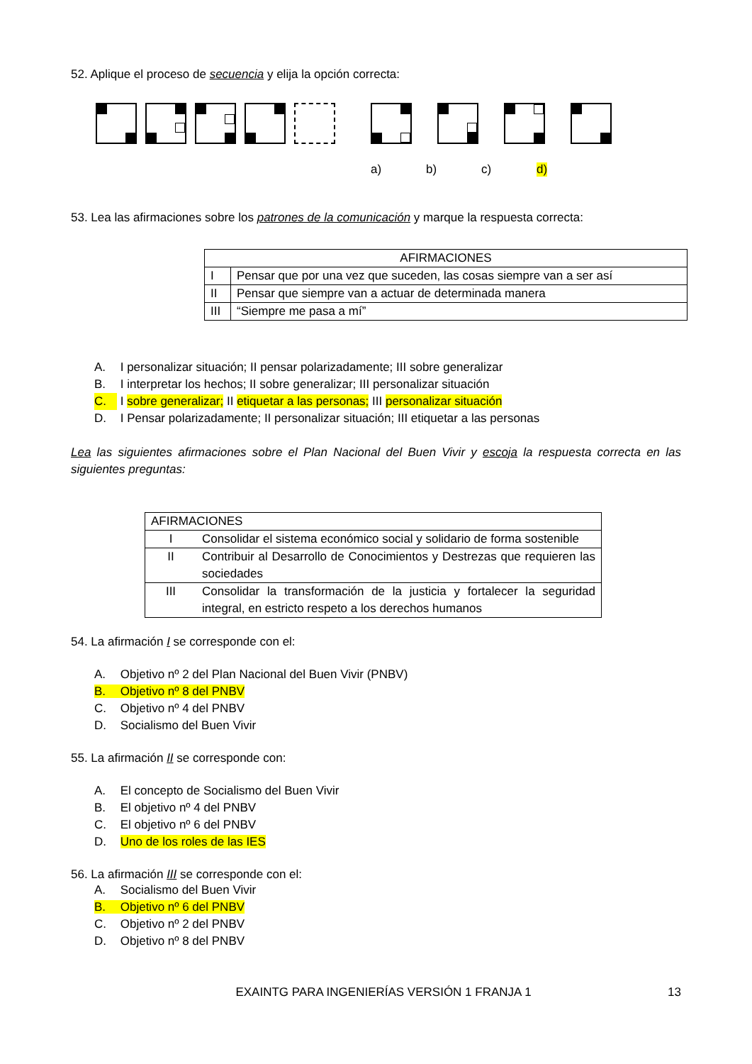52. Aplique el proceso de secuencia y elija la opción correcta:
a) b) c) d)
53. Lea las afirmaciones sobre los patrones de la comunicación y marque la respuesta correcta:
| AFIRMACIONES | |
| --- | --- |
| I | Pensar que por una vez que suceden, las cosas siempre van a ser así |
| II | Pensar que siempre van a actuar de determinada manera |
| III | “Siempre me pasa a mí” |
A. I personalizar situación; II pensar polarizadamente; III sobre generalizar
B. I interpretar los hechos; II sobre generalizar; III personalizar situación
C. I sobre generalizar; II etiquetar a las personas; III personalizar situación
D. I Pensar polarizadamente; II personalizar situación; III etiquetar a las personas
Lea las siguientes afirmaciones sobre el Plan Nacional del Buen Vivir y escoja la respuesta correcta en las siguientes preguntas:
| AFIRMACIONES | |
| --- | --- |
| I | Consolidar el sistema económico social y solidario de forma sostenible |
| II | Contribuir al Desarrollo de Conocimientos y Destrezas que requieren las sociedades |
| III | Consolidar la transformación de la justicia y fortalecer la seguridad integral, en estricto respeto a los derechos humanos |
54. La afirmación I se corresponde con el:
A. Objetivo nº 2 del Plan Nacional del Buen Vivir (PNBV)
B. Objetivo nº 8 del PNBV
C. Objetivo nº 4 del PNBV
D. Socialismo del Buen Vivir
55. La afirmación II se corresponde con:
A. El concepto de Socialismo del Buen Vivir
B. El objetivo nº 4 del PNBV
C. El objetivo nº 6 del PNBV
D. Uno de los roles de las IES
56. La afirmación III se corresponde con el:
A. Socialismo del Buen Vivir
B. Objetivo nº 6 del PNBV
C. Objetivo nº 2 del PNBV
D. Objetivo nº 8 del PNBV
EXAINTG PARA INGENIERÍAS VERSIÓN 1 FRANJA 1 13